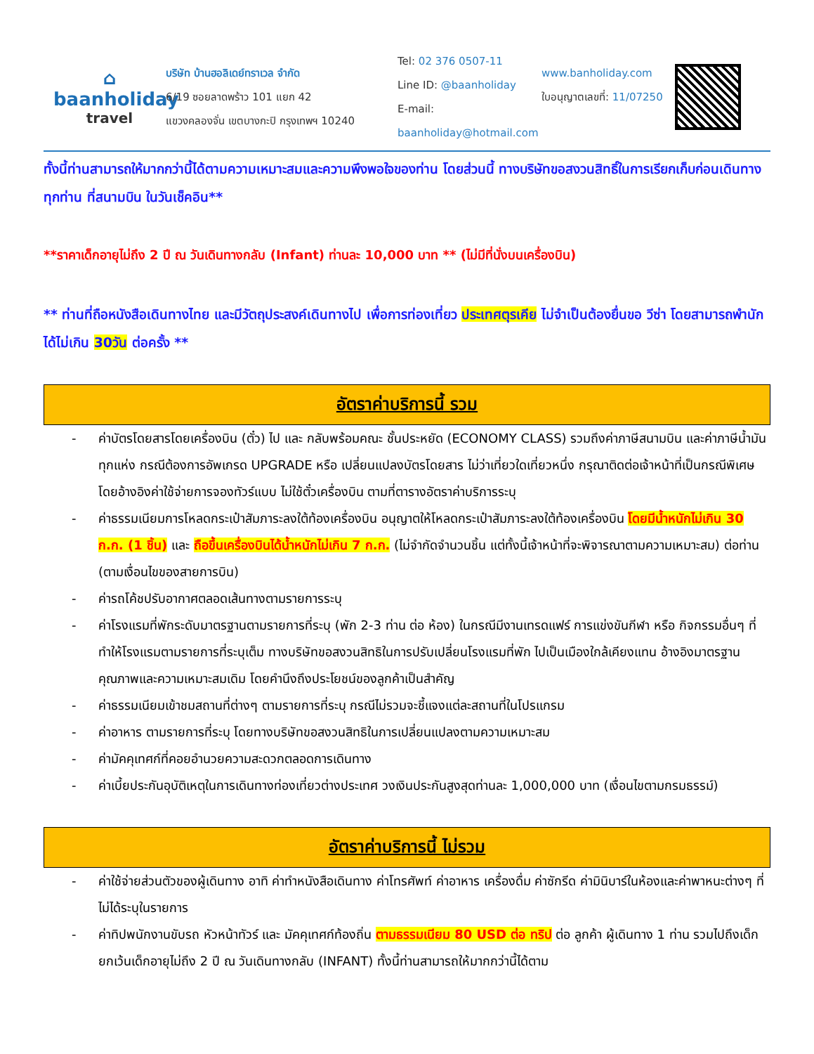⌂
baanholiday
travel
บริษัท บ้านฮอลิเดย์ทราเวล จำกัด
6/19 ซอยลาดพร้าว 101 แยก 42
แขวงคลองจั่น เขตบางกะปิ กรุงเทพฯ 10240
Tel: 02 376 0507-11
Line ID: @baanholiday
E-mail: baanholiday@hotmail.com
www.banholiday.com
ใบอนุญาตเลขที่: 11/07250
ทั้งนี้ท่านสามารถให้มากกว่านี้ได้ตามความเหมาะสมและความพึงพอใจของท่าน โดยส่วนนี้ ทางบริษัทขอสงวนสิทธิ์ในการเรียกเก็บก่อนเดินทางทุกท่าน ที่สนามบิน ในวันเช็คอิน**
**ราคาเด็กอายุไม่ถึง 2 ปี ณ วันเดินทางกลับ (Infant) ท่านละ 10,000 บาท ** (ไม่มีที่นั่งบนเครื่องบิน)
** ท่านที่ถือหนังสือเดินทางไทย และมีวัตถุประสงค์เดินทางไป เพื่อการท่องเที่ยว ประเทศตุรเคีย ไม่จำเป็นต้องยื่นขอ วีซ่า โดยสามารถพำนักได้ไม่เกิน 30วัน ต่อครั้ง **
อัตราค่าบริการนี้ รวม
- ค่าบัตรโดยสารโดยเครื่องบิน (ตั๋ว) ไป และ กลับพร้อมคณะ ชั้นประหยัด (ECONOMY CLASS) รวมถึงค่าภาษีสนามบิน และค่าภาษีน้ำมันทุกแห่ง กรณีต้องการอัพเกรด UPGRADE หรือ เปลี่ยนแปลงบัตรโดยสาร ไม่ว่าเที่ยวใดเที่ยวหนึ่ง กรุณาติดต่อเจ้าหน้าที่เป็นกรณีพิเศษ โดยอ้างอิงค่าใช้จ่ายการจองทัวร์แบบ ไม่ใช้ตั๋วเครื่องบิน ตามที่ตารางอัตราค่าบริการระบุ
- ค่าธรรมเนียมการโหลดกระเป๋าสัมภาระลงใต้ท้องเครื่องบิน อนุญาตให้โหลดกระเป๋าสัมภาระลงใต้ท้องเครื่องบิน โดยมีน้ำหนักไม่เกิน 30 ก.ก. (1 ชิ้น) และ ถือขึ้นเครื่องบินได้น้ำหนักไม่เกิน 7 ก.ก. (ไม่จำกัดจำนวนชิ้น แต่ทั้งนี้เจ้าหน้าที่จะพิจารณาตามความเหมาะสม) ต่อท่าน (ตามเงื่อนไขของสายการบิน)
- ค่ารถโค้ชปรับอากาศตลอดเส้นทางตามรายการระบุ
- ค่าโรงแรมที่พักระดับมาตรฐานตามรายการที่ระบุ (พัก 2-3 ท่าน ต่อ ห้อง) ในกรณีมีงานเทรดแฟร์ การแข่งขันกีฬา หรือ กิจกรรมอื่นๆ ที่ทำให้โรงแรมตามรายการที่ระบุเต็ม ทางบริษัทขอสงวนสิทธิในการปรับเปลี่ยนโรงแรมที่พัก ไปเป็นเมืองใกล้เคียงแทน อ้างอิงมาตรฐานคุณภาพและความเหมาะสมเดิม โดยคำนึงถึงประโยชน์ของลูกค้าเป็นสำคัญ
- ค่าธรรมเนียมเข้าชมสถานที่ต่างๆ ตามรายการที่ระบุ กรณีไม่รวมจะชี้แจงแต่ละสถานที่ในโปรแกรม
- ค่าอาหาร ตามรายการที่ระบุ โดยทางบริษัทขอสงวนสิทธิในการเปลี่ยนแปลงตามความเหมาะสม
- ค่ามัคคุเทศก์ที่คอยอำนวยความสะดวกตลอดการเดินทาง
- ค่าเบี้ยประกันอุบัติเหตุในการเดินทางท่องเที่ยวต่างประเทศ วงเงินประกันสูงสุดท่านละ 1,000,000 บาท (เงื่อนไขตามกรมธรรม์)
อัตราค่าบริการนี้ ไม่รวม
- ค่าใช้จ่ายส่วนตัวของผู้เดินทาง อาทิ ค่าทำหนังสือเดินทาง ค่าโทรศัพท์ ค่าอาหาร เครื่องดื่ม ค่าซักรีด ค่ามินิบาร์ในห้องและค่าพาหนะต่างๆ ที่ไม่ได้ระบุในรายการ
- ค่าทิปพนักงานขับรถ หัวหน้าทัวร์ และ มัคคุเทศก์ท้องถิ่น ตามธรรมเนียม 80 USD ต่อ ทริป ต่อ ลูกค้า ผู้เดินทาง 1 ท่าน รวมไปถึงเด็ก ยกเว้นเด็กอายุไม่ถึง 2 ปี ณ วันเดินทางกลับ (INFANT) ทั้งนี้ท่านสามารถให้มากกว่านี้ได้ตาม